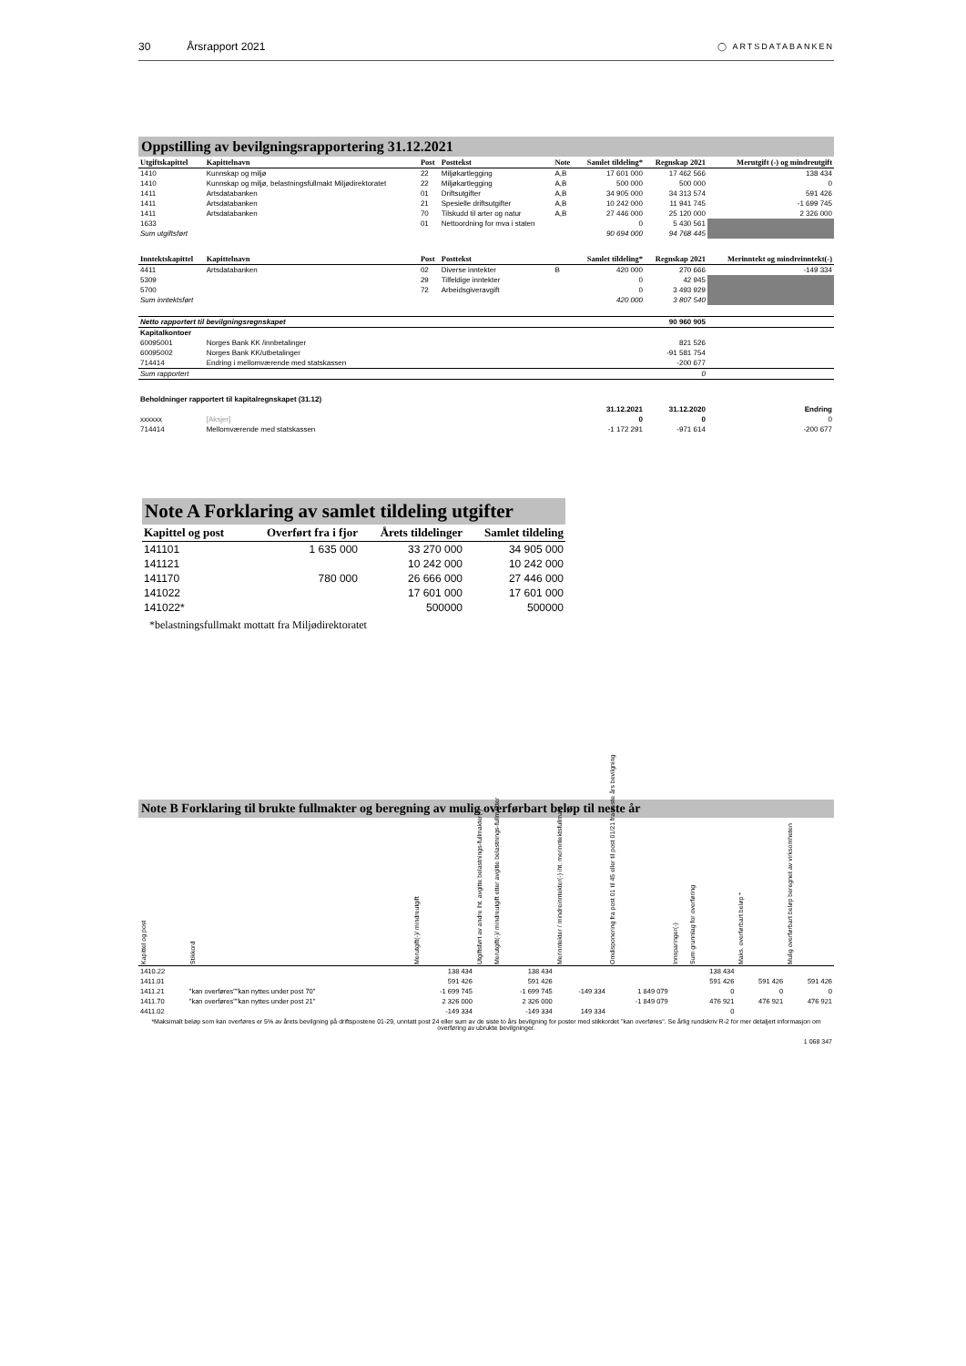30 Årsrapport 2021
◯ ARTSDATABANKEN
Oppstilling av bevilgningsrapportering 31.12.2021
| Utgiftskapittel | Kapittelnavn | Post | Posttekst | Note | Samlet tildeling* | Regnskap 2021 | Merutgift (-) og mindreutgift |
| --- | --- | --- | --- | --- | --- | --- | --- |
| 1410 | Kunnskap og miljø | 22 | Miljøkartlegging | A,B | 17 601 000 | 17 462 566 | 138 434 |
| 1410 | Kunnskap og miljø, belastningsfullmakt Miljødirektoratet | 22 | Miljøkartlegging | A,B | 500 000 | 500 000 | 0 |
| 1411 | Artsdatabanken | 01 | Driftsutgifter | A,B | 34 905 000 | 34 313 574 | 591 426 |
| 1411 | Artsdatabanken | 21 | Spesielle driftsutgifter | A,B | 10 242 000 | 11 941 745 | -1 699 745 |
| 1411 | Artsdatabanken | 70 | Tilskudd til arter og natur | A,B | 27 446 000 | 25 120 000 | 2 326 000 |
| 1633 | | 01 | Nettoordning for mva i staten | | 0 | 5 430 561 | |
| Sum utgiftsført | | | | | 90 694 000 | 94 768 445 | |
| Inntektskapittel | Kapittelnavn | Post | Posttekst | | Samlet tildeling* | Regnskap 2021 | Merinntekt og mindreinntekt(-) |
| 4411 | Artsdatabanken | 02 | Diverse inntekter | B | 420 000 | 270 666 | -149 334 |
| 5309 | | 29 | Tilfeldige inntekter | | 0 | 42 945 | |
| 5700 | | 72 | Arbeidsgiveravgift | | 0 | 3 493 929 | |
| Sum inntektsført | | | | | 420 000 | 3 807 540 | |
| Netto rapportert til bevilgningsregnskapet | | | | | | 90 960 905 | |
| Kapitalkontoer | | | | | | | |
| 60095001 | Norges Bank KK /innbetalinger | | | | | 821 526 | |
| 60095002 | Norges Bank KK/utbetalinger | | | | | -91 581 754 | |
| 714414 | Endring i mellomværende med statskassen | | | | | -200 677 | |
| Sum rapportert | | | | | | 0 | |
| Beholdninger rapportert til kapitalregnskapet (31.12) | | | | | | | |
| | | | | | 31.12.2021 | 31.12.2020 | Endring |
| xxxxxx | [Aksjer] | | | | 0 | 0 | 0 |
| 714414 | Mellomværende med statskassen | | | | -1 172 291 | -971 614 | -200 677 |
Note A Forklaring av samlet tildeling utgifter
| Kapittel og post | Overført fra i fjor | Årets tildelinger | Samlet tildeling |
| --- | --- | --- | --- |
| 141101 | 1 635 000 | 33 270 000 | 34 905 000 |
| 141121 | | 10 242 000 | 10 242 000 |
| 141170 | 780 000 | 26 666 000 | 27 446 000 |
| 141022 | | 17 601 000 | 17 601 000 |
| 141022* | | 500000 | 500000 |
*belastningsfullmakt mottatt fra Miljødirektoratet
Note B Forklaring til brukte fullmakter og beregning av mulig overførbart beløp til neste år
| Kapittel og post | Stikkord | Merutgift(-)/ mindreutgift | Utgiftsført av andre iht. avgitte belastnings-fullmakter(-) | Merutgift(-)/ mindreutgift etter avgitte belastnings-fullmakter | Merinntekter / mindreinntekter(-) iht. merinntektsfullmakt | Omdisponering fra post 01 til 45 eller til post 01/21 fra neste års bevilgning | Innsparinger(-) | Sum grunnlag for overføring | Maks. overførbart beløp * | Mulig overførbart beløp beregnet av virksomheten |
| --- | --- | --- | --- | --- | --- | --- | --- | --- | --- | --- |
| 1410.22 | | 138 434 | | 138 434 | | | | 138 434 | | |
| 1411.01 | | 591 426 | | 591 426 | | | | 591 426 | 591 426 | 591 426 |
| 1411.21 | "kan overføres""kan nyttes under post 70" | -1 699 745 | | -1 699 745 | -149 334 | 1 849 079 | | 0 | 0 | 0 |
| 1411.70 | "kan overføres""kan nyttes under post 21" | 2 326 000 | | 2 326 000 | | -1 849 079 | | 476 921 | 476 921 | 476 921 |
| 4411.02 | | -149 334 | | -149 334 | 149 334 | | | 0 | | |
*Maksimalt beløp som kan overføres er 5% av årets bevilgning på driftspostene 01-29, unntatt post 24 eller sum av de siste to års bevilgning for poster med stikkordet "kan overføres". Se årlig rundskriv R-2 for mer detaljert informasjon om overføring av ubrukte bevilgninger.
1 068 347